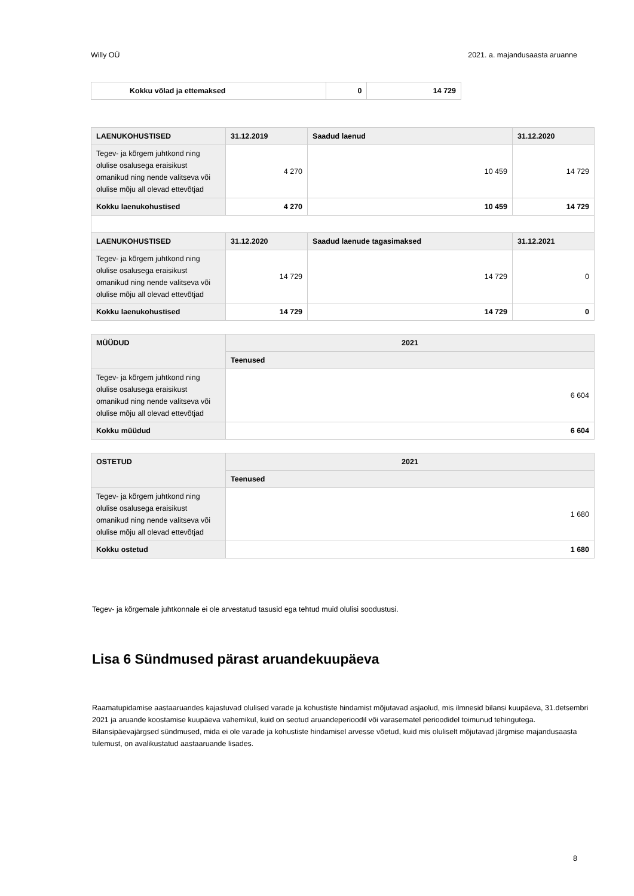Willy OÜ 2021. a. majandusaasta aruanne
| Kokku võlad ja ettemaksed | 0 | 14 729 |
| LAENUKOHUSTISED | 31.12.2019 | Saadud laenud | 31.12.2020 |
| --- | --- | --- | --- |
| Tegev- ja kõrgem juhtkond ning olulise osalusega eraisikust omanikud ning nende valitseva või olulise mõju all olevad ettevõtjad | 4 270 | 10 459 | 14 729 |
| Kokku laenukohustised | 4 270 | 10 459 | 14 729 |
| LAENUKOHUSTISED | 31.12.2020 | Saadud laenude tagasimaksed | 31.12.2021 |
| Tegev- ja kõrgem juhtkond ning olulise osalusega eraisikust omanikud ning nende valitseva või olulise mõju all olevad ettevõtjad | 14 729 | 14 729 | 0 |
| Kokku laenukohustised | 14 729 | 14 729 | 0 |
| MÜÜDUD | 2021 |
| --- | --- |
| | Teenused |
| Tegev- ja kõrgem juhtkond ning olulise osalusega eraisikust omanikud ning nende valitseva või olulise mõju all olevad ettevõtjad | 6 604 |
| Kokku müüdud | 6 604 |
| OSTETUD | 2021 |
| --- | --- |
| | Teenused |
| Tegev- ja kõrgem juhtkond ning olulise osalusega eraisikust omanikud ning nende valitseva või olulise mõju all olevad ettevõtjad | 1 680 |
| Kokku ostetud | 1 680 |
Tegev- ja kõrgemale juhtkonnale ei ole arvestatud tasusid ega tehtud muid olulisi soodustusi.
Lisa 6 Sündmused pärast aruandekuupäeva
Raamatupidamise aastaaruandes kajastuvad olulised varade ja kohustiste hindamist mõjutavad asjaolud, mis ilmnesid bilansi kuupäeva, 31.detsembri 2021 ja aruande koostamise kuupäeva vahemikul, kuid on seotud aruandeperioodil või varasematel perioodidel toimunud tehingutega. Bilansipäevajärgsed sündmused, mida ei ole varade ja kohustiste hindamisel arvesse võetud, kuid mis oluliselt mõjutavad järgmise majandusaasta tulemust, on avalikustatud aastaaruande lisades.
8